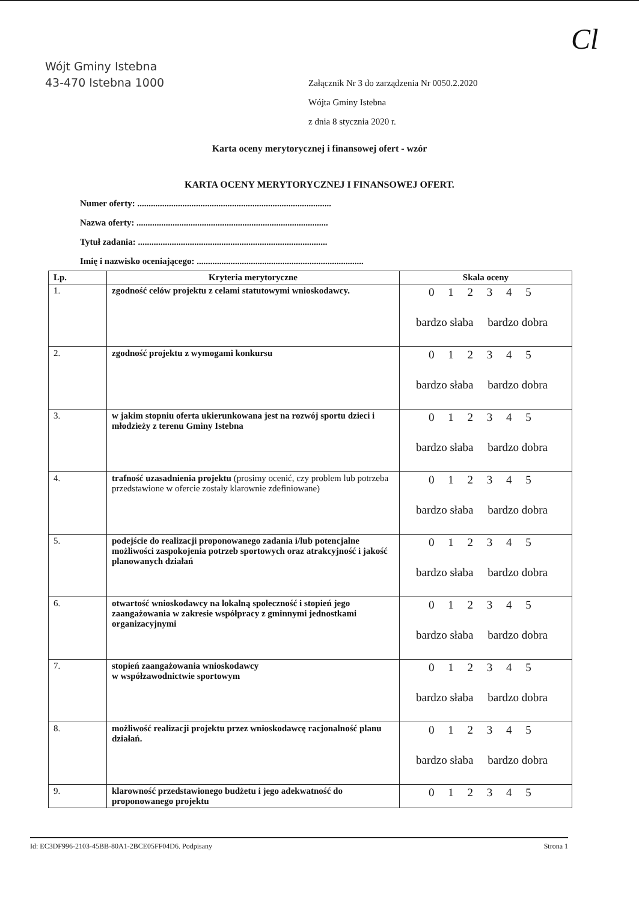Wójt Gminy Istebna
43-470 Istebna 1000
Cl
Załącznik Nr 3 do zarządzenia Nr 0050.2.2020
Wójta Gminy Istebna
z dnia 8 stycznia 2020 r.
Karta oceny merytorycznej i finansowej ofert - wzór
KARTA OCENY MERYTORYCZNEJ I FINANSOWEJ OFERT.
Numer oferty: ......................................................................................
Nazwa oferty: .....................................................................................
Tytuł zadania: ....................................................................................
Imię i nazwisko oceniającego: ..........................................................................
| Lp. | Kryteria merytoryczne | Skala oceny |
| --- | --- | --- |
| 1. | zgodność celów projektu z celami statutowymi wnioskodawcy. | 0 1 2 3 4 5 bardzo słaba bardzo dobra |
| 2. | zgodność projektu z wymogami konkursu | 0 1 2 3 4 5 bardzo słaba bardzo dobra |
| 3. | w jakim stopniu oferta ukierunkowana jest na rozwój sportu dzieci i młodzieży z terenu Gminy Istebna | 0 1 2 3 4 5 bardzo słaba bardzo dobra |
| 4. | trafność uzasadnienia projektu (prosimy ocenić, czy problem lub potrzeba przedstawione w ofercie zostały klarownie zdefiniowane) | 0 1 2 3 4 5 bardzo słaba bardzo dobra |
| 5. | podejście do realizacji proponowanego zadania i/lub potencjalne możliwości zaspokojenia potrzeb sportowych oraz atrakcyjność i jakość planowanych działań | 0 1 2 3 4 5 bardzo słaba bardzo dobra |
| 6. | otwartość wnioskodawcy na lokalną społeczność i stopień jego zaangażowania w zakresie współpracy z gminnymi jednostkami organizacyjnymi | 0 1 2 3 4 5 bardzo słaba bardzo dobra |
| 7. | stopień zaangażowania wnioskodawcy w współzawodnictwie sportowym | 0 1 2 3 4 5 bardzo słaba bardzo dobra |
| 8. | możliwość realizacji projektu przez wnioskodawcę racjonalność planu działań. | 0 1 2 3 4 5 bardzo słaba bardzo dobra |
| 9. | klarowność przedstawionego budżetu i jego adekwatność do proponowanego projektu | 0 1 2 3 4 5 |
Id: EC3DF996-2103-45BB-80A1-2BCE05FF04D6. Podpisany Strona 1